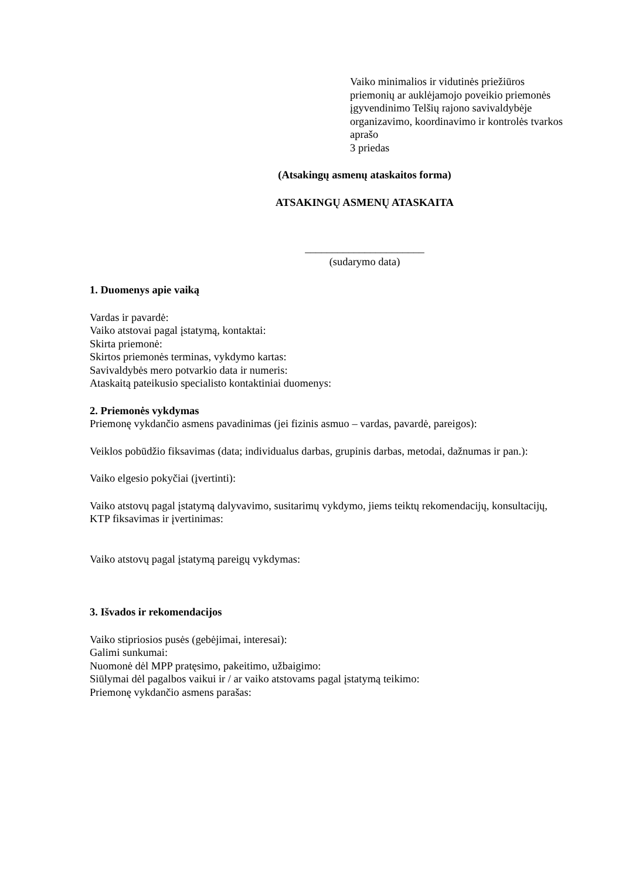Vaiko minimalios ir vidutinės priežiūros priemonių ar auklėjamojo poveikio priemonės įgyvendinimo Telšių rajono savivaldybėje organizavimo, koordinavimo ir kontrolės tvarkos aprašo
3 priedas
(Atsakingų asmenų ataskaitos forma)
ATSAKINGŲ ASMENŲ ATASKAITA
______________________
(sudarymo data)
1. Duomenys apie vaiką
Vardas ir pavardė:
Vaiko atstovai pagal įstatymą, kontaktai:
Skirta priemonė:
Skirtos priemonės terminas, vykdymo kartas:
Savivaldybės mero potvarkio data ir numeris:
Ataskaitą pateikusio specialisto kontaktiniai duomenys:
2. Priemonės vykdymas
Priemonę vykdančio asmens pavadinimas (jei fizinis asmuo – vardas, pavardė, pareigos):
Veiklos pobūdžio fiksavimas (data; individualus darbas, grupinis darbas, metodai, dažnumas ir pan.):
Vaiko elgesio pokyčiai (įvertinti):
Vaiko atstovų pagal įstatymą dalyvavimo, susitarimų vykdymo, jiems teiktų rekomendacijų, konsultacijų, KTP fiksavimas ir įvertinimas:
Vaiko atstovų pagal įstatymą pareigų vykdymas:
3. Išvados ir rekomendacijos
Vaiko stipriosios pusės (gebėjimai, interesai):
Galimi sunkumai:
Nuomonė dėl MPP pratęsimo, pakeitimo, užbaigimo:
Siūlymai dėl pagalbos vaikui ir / ar vaiko atstovams pagal įstatymą teikimo:
Priemonę vykdančio asmens parašas: